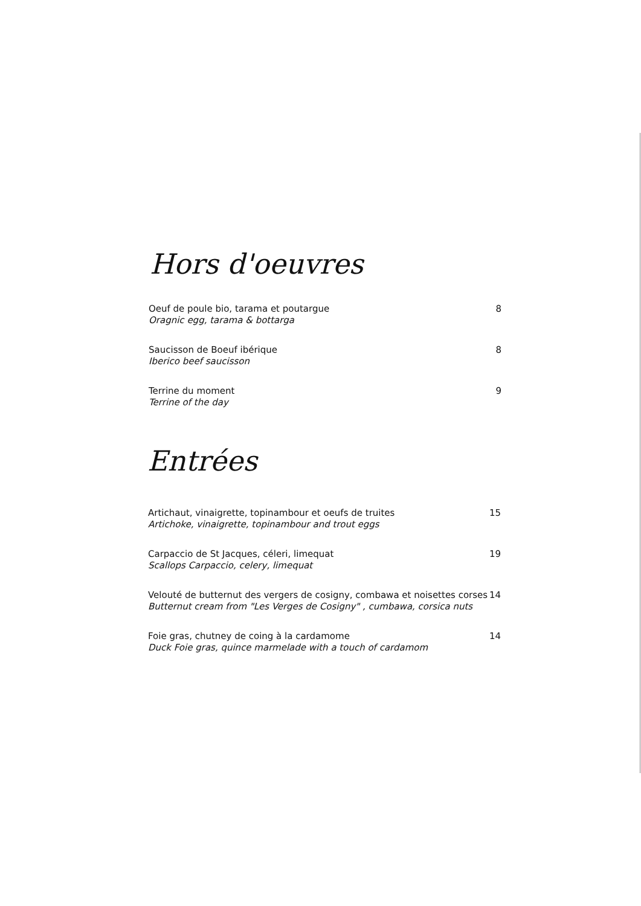Hors d'oeuvres
Oeuf de poule bio, tarama et poutargue
Oragnic egg, tarama & bottarga
8
Saucisson de Boeuf ibérique
Iberico beef saucisson
8
Terrine du moment
Terrine of the day
9
Entrées
Artichaut, vinaigrette, topinambour et oeufs de truites
Artichoke, vinaigrette, topinambour and trout eggs
15
Carpaccio de St Jacques, céleri, limequat
Scallops Carpaccio, celery, limequat
19
Velouté de butternut des vergers de cosigny, combawa et noisettes corses
Butternut cream from "Les Verges de Cosigny" , cumbawa, corsica nuts
14
Foie gras, chutney de coing à la cardamome
Duck Foie gras, quince marmelade with a touch of cardamom
14